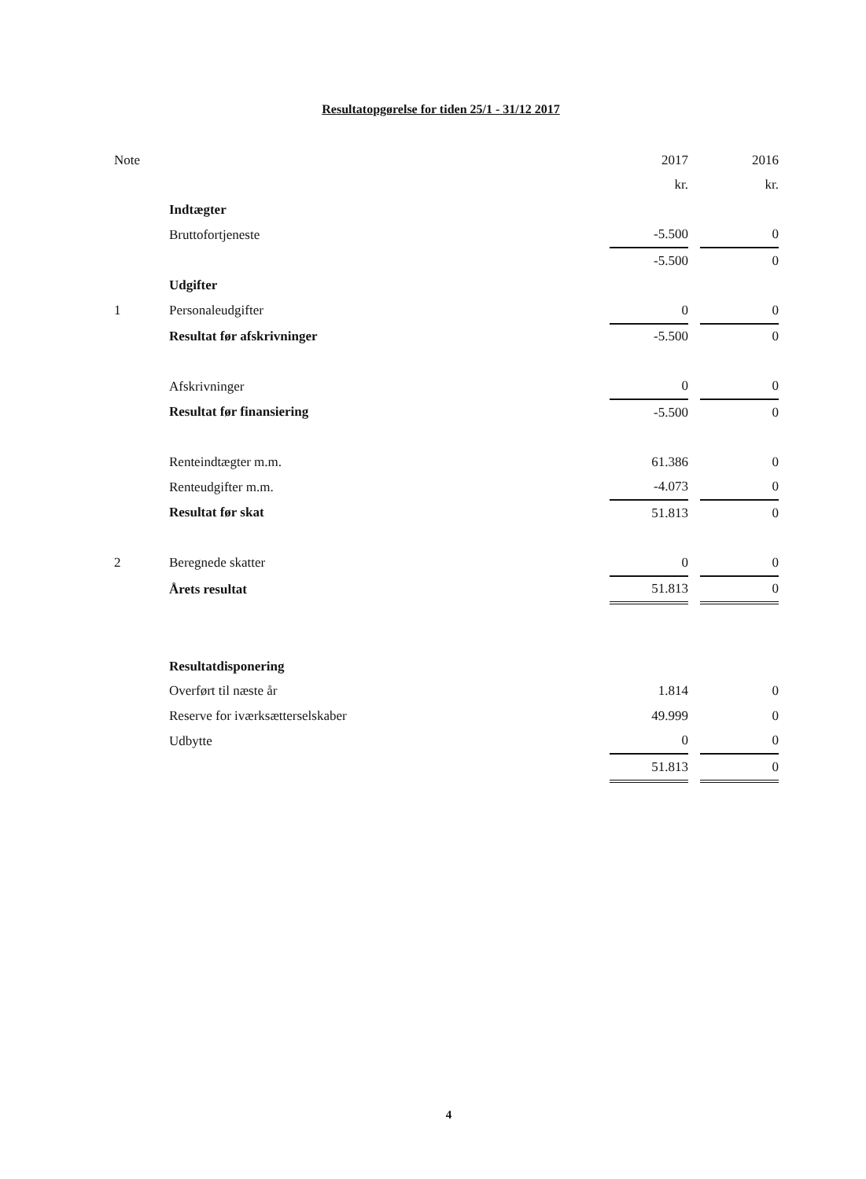Resultatopgørelse for tiden 25/1 - 31/12 2017
| Note | | 2017 | | 2016 |
| --- | --- | --- | --- | --- |
| | | kr. | | kr. |
| | Indtægter | | | |
| | Bruttofortjeneste | -5.500 | | 0 |
| | | -5.500 | | 0 |
| | Udgifter | | | |
| 1 | Personaleudgifter | 0 | | 0 |
| | Resultat før afskrivninger | -5.500 | | 0 |
| | Afskrivninger | 0 | | 0 |
| | Resultat før finansiering | -5.500 | | 0 |
| | Renteindtægter m.m. | 61.386 | | 0 |
| | Renteudgifter m.m. | -4.073 | | 0 |
| | Resultat før skat | 51.813 | | 0 |
| 2 | Beregnede skatter | 0 | | 0 |
| | Årets resultat | 51.813 | | 0 |
| | Resultatdisponering | | | |
| | Overført til næste år | 1.814 | | 0 |
| | Reserve for iværksætterselskaber | 49.999 | | 0 |
| | Udbytte | 0 | | 0 |
| | | 51.813 | | 0 |
4